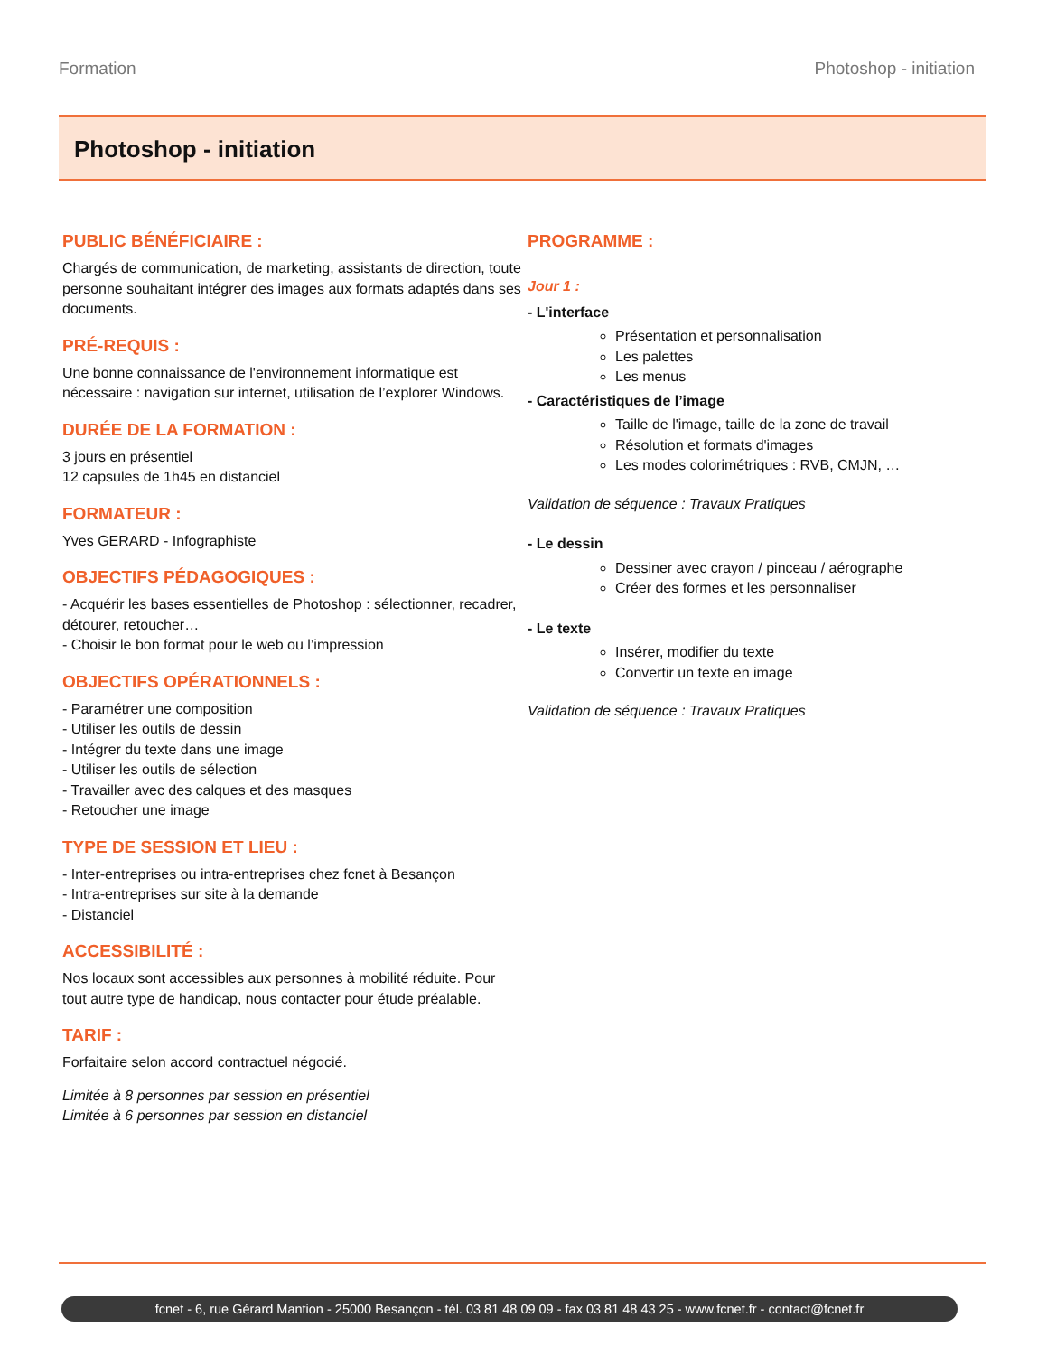Formation Photoshop - initiation
Photoshop - initiation
PUBLIC BÉNÉFICIAIRE :
Chargés de communication, de marketing, assistants de direction, toute personne souhaitant intégrer des images aux formats adaptés dans ses documents.
PRÉ-REQUIS :
Une bonne connaissance de l'environnement informatique est nécessaire : navigation sur internet, utilisation de l’explorer Windows.
DURÉE DE LA FORMATION :
3 jours en présentiel
12 capsules de 1h45 en distanciel
FORMATEUR :
Yves GERARD - Infographiste
OBJECTIFS PÉDAGOGIQUES :
- Acquérir les bases essentielles de Photoshop : sélectionner, recadrer, détourer, retoucher…
- Choisir le bon format pour le web ou l’impression
OBJECTIFS OPÉRATIONNELS :
- Paramétrer une composition
- Utiliser les outils de dessin
- Intégrer du texte dans une image
- Utiliser les outils de sélection
- Travailler avec des calques et des masques
- Retoucher une image
TYPE DE SESSION ET LIEU :
- Inter-entreprises ou intra-entreprises chez fcnet à Besançon
- Intra-entreprises sur site à la demande
- Distanciel
ACCESSIBILITÉ :
Nos locaux sont accessibles aux personnes à mobilité réduite. Pour tout autre type de handicap, nous contacter pour étude préalable.
TARIF :
Forfaitaire selon accord contractuel négocié.
Limitée à 8 personnes par session en présentiel
Limitée à 6 personnes par session en distanciel
PROGRAMME :
Jour 1 :
- L'interface
Présentation et personnalisation
Les palettes
Les menus
- Caractéristiques de l’image
Taille de l'image, taille de la zone de travail
Résolution et formats d'images
Les modes colorimétriques : RVB, CMJN, …
Validation de séquence : Travaux Pratiques
- Le dessin
Dessiner avec crayon / pinceau / aérographe
Créer des formes et les personnaliser
- Le texte
Insérer, modifier du texte
Convertir un texte en image
Validation de séquence : Travaux Pratiques
fcnet - 6, rue Gérard Mantion - 25000 Besançon - tél. 03 81 48 09 09 - fax 03 81 48 43 25 - www.fcnet.fr - contact@fcnet.fr